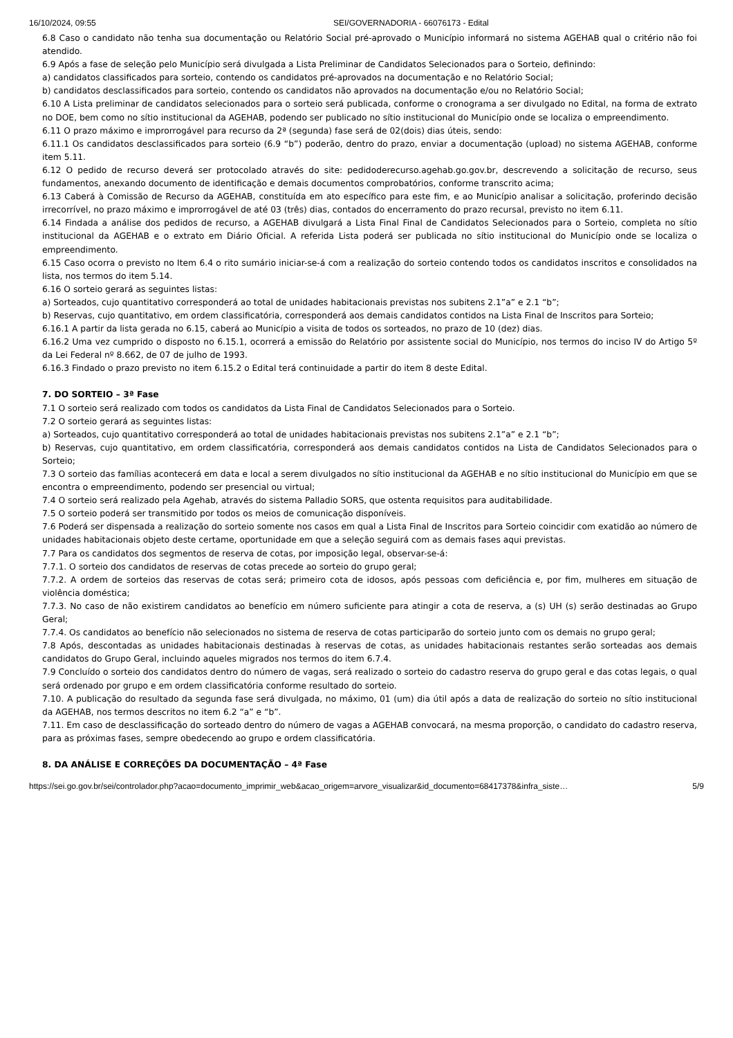16/10/2024, 09:55 SEI/GOVERNADORIA - 66076173 - Edital
6.8 Caso o candidato não tenha sua documentação ou Relatório Social pré-aprovado o Município informará no sistema AGEHAB qual o critério não foi atendido.
6.9 Após a fase de seleção pelo Município será divulgada a Lista Preliminar de Candidatos Selecionados para o Sorteio, definindo:
a) candidatos classificados para sorteio, contendo os candidatos pré-aprovados na documentação e no Relatório Social;
b) candidatos desclassificados para sorteio, contendo os candidatos não aprovados na documentação e/ou no Relatório Social;
6.10 A Lista preliminar de candidatos selecionados para o sorteio será publicada, conforme o cronograma a ser divulgado no Edital, na forma de extrato no DOE, bem como no sítio institucional da AGEHAB, podendo ser publicado no sítio institucional do Município onde se localiza o empreendimento.
6.11 O prazo máximo e improrrogável para recurso da 2ª (segunda) fase será de 02(dois) dias úteis, sendo:
6.11.1 Os candidatos desclassificados para sorteio (6.9 “b”) poderão, dentro do prazo, enviar a documentação (upload) no sistema AGEHAB, conforme item 5.11.
6.12 O pedido de recurso deverá ser protocolado através do site: pedidoderecurso.agehab.go.gov.br, descrevendo a solicitação de recurso, seus fundamentos, anexando documento de identificação e demais documentos comprobatórios, conforme transcrito acima;
6.13 Caberá à Comissão de Recurso da AGEHAB, constituída em ato específico para este fim, e ao Município analisar a solicitação, proferindo decisão irrecorrível, no prazo máximo e improrrogável de até 03 (três) dias, contados do encerramento do prazo recursal, previsto no item 6.11.
6.14 Findada a análise dos pedidos de recurso, a AGEHAB divulgará a Lista Final Final de Candidatos Selecionados para o Sorteio, completa no sítio institucional da AGEHAB e o extrato em Diário Oficial. A referida Lista poderá ser publicada no sítio institucional do Município onde se localiza o empreendimento.
6.15 Caso ocorra o previsto no Item 6.4 o rito sumário iniciar-se-á com a realização do sorteio contendo todos os candidatos inscritos e consolidados na lista, nos termos do item 5.14.
6.16 O sorteio gerará as seguintes listas:
a) Sorteados, cujo quantitativo corresponderá ao total de unidades habitacionais previstas nos subitens 2.1”a” e 2.1 “b”;
b) Reservas, cujo quantitativo, em ordem classificatória, corresponderá aos demais candidatos contidos na Lista Final de Inscritos para Sorteio;
6.16.1 A partir da lista gerada no 6.15, caberá ao Município a visita de todos os sorteados, no prazo de 10 (dez) dias.
6.16.2 Uma vez cumprido o disposto no 6.15.1, ocorrerá a emissão do Relatório por assistente social do Município, nos termos do inciso IV do Artigo 5º da Lei Federal nº 8.662, de 07 de julho de 1993.
6.16.3 Findado o prazo previsto no item 6.15.2 o Edital terá continuidade a partir do item 8 deste Edital.
7. DO SORTEIO – 3ª Fase
7.1 O sorteio será realizado com todos os candidatos da Lista Final de Candidatos Selecionados para o Sorteio.
7.2 O sorteio gerará as seguintes listas:
a) Sorteados, cujo quantitativo corresponderá ao total de unidades habitacionais previstas nos subitens 2.1”a” e 2.1 “b”;
b) Reservas, cujo quantitativo, em ordem classificatória, corresponderá aos demais candidatos contidos na Lista de Candidatos Selecionados para o Sorteio;
7.3 O sorteio das famílias acontecerá em data e local a serem divulgados no sítio institucional da AGEHAB e no sítio institucional do Município em que se encontra o empreendimento, podendo ser presencial ou virtual;
7.4 O sorteio será realizado pela Agehab, através do sistema Palladio SORS, que ostenta requisitos para auditabilidade.
7.5 O sorteio poderá ser transmitido por todos os meios de comunicação disponíveis.
7.6 Poderá ser dispensada a realização do sorteio somente nos casos em qual a Lista Final de Inscritos para Sorteio coincidir com exatidão ao número de unidades habitacionais objeto deste certame, oportunidade em que a seleção seguirá com as demais fases aqui previstas.
7.7 Para os candidatos dos segmentos de reserva de cotas, por imposição legal, observar-se-á:
7.7.1. O sorteio dos candidatos de reservas de cotas precede ao sorteio do grupo geral;
7.7.2. A ordem de sorteios das reservas de cotas será; primeiro cota de idosos, após pessoas com deficiência e, por fim, mulheres em situação de violência doméstica;
7.7.3. No caso de não existirem candidatos ao benefício em número suficiente para atingir a cota de reserva, a (s) UH (s) serão destinadas ao Grupo Geral;
7.7.4. Os candidatos ao benefício não selecionados no sistema de reserva de cotas participarão do sorteio junto com os demais no grupo geral;
7.8 Após, descontadas as unidades habitacionais destinadas à reservas de cotas, as unidades habitacionais restantes serão sorteadas aos demais candidatos do Grupo Geral, incluindo aqueles migrados nos termos do item 6.7.4.
7.9 Concluído o sorteio dos candidatos dentro do número de vagas, será realizado o sorteio do cadastro reserva do grupo geral e das cotas legais, o qual será ordenado por grupo e em ordem classificatória conforme resultado do sorteio.
7.10. A publicação do resultado da segunda fase será divulgada, no máximo, 01 (um) dia útil após a data de realização do sorteio no sítio institucional da AGEHAB, nos termos descritos no item 6.2 “a” e “b”.
7.11. Em caso de desclassificação do sorteado dentro do número de vagas a AGEHAB convocará, na mesma proporção, o candidato do cadastro reserva, para as próximas fases, sempre obedecendo ao grupo e ordem classificatória.
8. DA ANÁLISE E CORREÇÕES DA DOCUMENTAÇÃO – 4ª Fase
https://sei.go.gov.br/sei/controlador.php?acao=documento_imprimir_web&acao_origem=arvore_visualizar&id_documento=68417378&infra_siste… 5/9